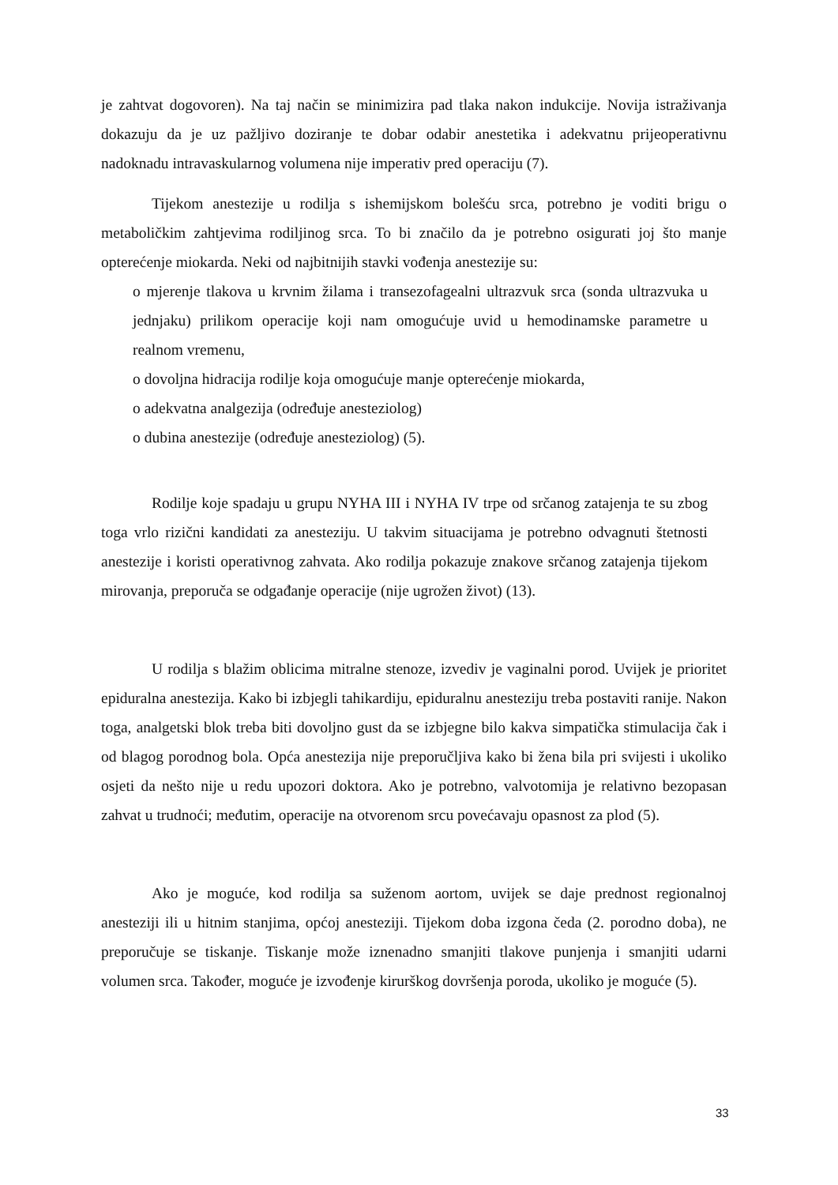je zahtvat dogovoren). Na taj način se minimizira pad tlaka nakon indukcije. Novija istraživanja dokazuju da je uz pažljivo doziranje te dobar odabir anestetika i adekvatnu prijeoperativnu nadoknadu intravaskularnog volumena nije imperativ pred operaciju (7).
Tijekom anestezije u rodilja s ishemijskom bolešću srca, potrebno je voditi brigu o metaboličkim zahtjevima rodiljinog srca. To bi značilo da je potrebno osigurati joj što manje opterećenje miokarda. Neki od najbitnijih stavki vođenja anestezije su:
o mjerenje tlakova u krvnim žilama i transezofagealni ultrazvuk srca (sonda ultrazvuka u jednjaku) prilikom operacije koji nam omogućuje uvid u hemodinamske parametre u realnom vremenu,
o dovoljna hidracija rodilje koja omogućuje manje opterećenje miokarda,
o adekvatna analgezija (određuje anesteziolog)
o dubina anestezije (određuje anesteziolog) (5).
Rodilje koje spadaju u grupu NYHA III i NYHA IV trpe od srčanog zatajenja te su zbog toga vrlo rizični kandidati za anesteziju. U takvim situacijama je potrebno odvagnuti štetnosti anestezije i koristi operativnog zahvata. Ako rodilja pokazuje znakove srčanog zatajenja tijekom mirovanja, preporuča se odgađanje operacije (nije ugrožen život) (13).
U rodilja s blažim oblicima mitralne stenoze, izvediv je vaginalni porod. Uvijek je prioritet epiduralna anestezija. Kako bi izbjegli tahikardiju, epiduralnu anesteziju treba postaviti ranije. Nakon toga, analgetski blok treba biti dovoljno gust da se izbjegne bilo kakva simpatička stimulacija čak i od blagog porodnog bola. Opća anestezija nije preporučljiva kako bi žena bila pri svijesti i ukoliko osjeti da nešto nije u redu upozori doktora. Ako je potrebno, valvotomija je relativno bezopasan zahvat u trudnoći; međutim, operacije na otvorenom srcu povećavaju opasnost za plod (5).
Ako je moguće, kod rodilja sa suženom aortom, uvijek se daje prednost regionalnoj anesteziji ili u hitnim stanjima, općoj anesteziji. Tijekom doba izgona čeda (2. porodno doba), ne preporučuje se tiskanje. Tiskanje može iznenadno smanjiti tlakove punjenja i smanjiti udarni volumen srca. Također, moguće je izvođenje kirurškog dovršenja poroda, ukoliko je moguće (5).
33